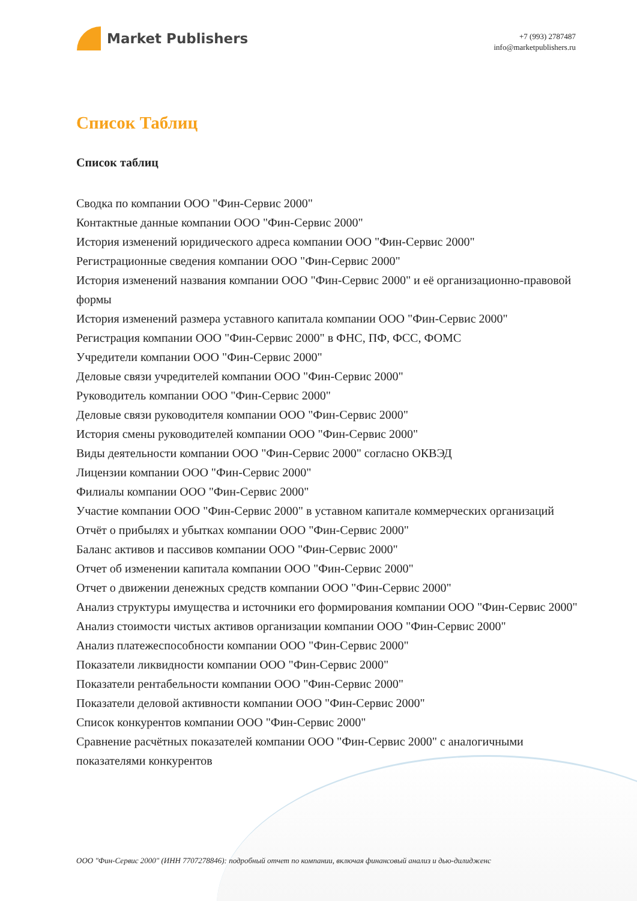Market Publishers
+7 (993) 2787487
info@marketpublishers.ru
Список Таблиц
Список таблиц
Сводка по компании ООО "Фин-Сервис 2000"
Контактные данные компании ООО "Фин-Сервис 2000"
История изменений юридического адреса компании ООО "Фин-Сервис 2000"
Регистрационные сведения компании ООО "Фин-Сервис 2000"
История изменений названия компании ООО "Фин-Сервис 2000" и её организационно-правовой формы
История изменений размера уставного капитала компании ООО "Фин-Сервис 2000"
Регистрация компании ООО "Фин-Сервис 2000" в ФНС, ПФ, ФСС, ФОМС
Учредители компании ООО "Фин-Сервис 2000"
Деловые связи учредителей компании ООО "Фин-Сервис 2000"
Руководитель компании ООО "Фин-Сервис 2000"
Деловые связи руководителя компании ООО "Фин-Сервис 2000"
История смены руководителей компании ООО "Фин-Сервис 2000"
Виды деятельности компании ООО "Фин-Сервис 2000" согласно ОКВЭД
Лицензии компании ООО "Фин-Сервис 2000"
Филиалы компании ООО "Фин-Сервис 2000"
Участие компании ООО "Фин-Сервис 2000" в уставном капитале коммерческих организаций
Отчёт о прибылях и убытках компании ООО "Фин-Сервис 2000"
Баланс активов и пассивов компании ООО "Фин-Сервис 2000"
Отчет об изменении капитала компании ООО "Фин-Сервис 2000"
Отчет о движении денежных средств компании ООО "Фин-Сервис 2000"
Анализ структуры имущества и источники его формирования компании ООО "Фин-Сервис 2000"
Анализ стоимости чистых активов организации компании ООО "Фин-Сервис 2000"
Анализ платежеспособности компании ООО "Фин-Сервис 2000"
Показатели ликвидности компании ООО "Фин-Сервис 2000"
Показатели рентабельности компании ООО "Фин-Сервис 2000"
Показатели деловой активности компании ООО "Фин-Сервис 2000"
Список конкурентов компании ООО "Фин-Сервис 2000"
Сравнение расчётных показателей компании ООО "Фин-Сервис 2000" с аналогичными показателями конкурентов
ООО "Фин-Сервис 2000" (ИНН 7707278846): подробный отчет по компании, включая финансовый анализ и дью-дилидженс